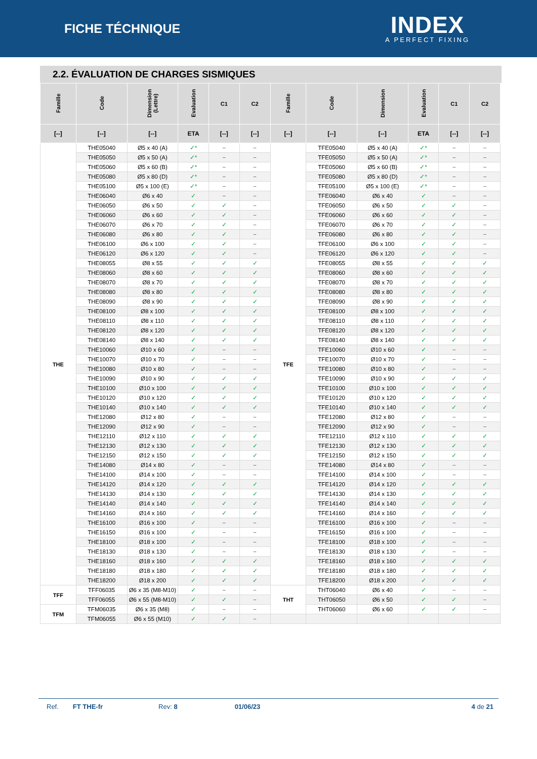FICHE TÉCHNIQUE
INDEX
A PERFECT FIXING
2.2. ÉVALUATION DE CHARGES SISMIQUES
| Famille | Code | Dimension (Lettre) | Evaluation | C1 | C2 | Famille | Code | Dimension | Evaluation | C1 | C2 |
| --- | --- | --- | --- | --- | --- | --- | --- | --- | --- | --- | --- |
| [--] | [--] | [--] | ETA | [--] | [--] | [--] | [--] | [--] | ETA | [--] | [--] |
| THE | THE05040 | Ø5 x 40 (A) | ✓* | -- | -- | TFE | TFE05040 | Ø5 x 40 (A) | ✓* | -- | -- |
| | THE05050 | Ø5 x 50 (A) | ✓* | -- | -- | | TFE05050 | Ø5 x 50 (A) | ✓* | -- | -- |
| | THE05060 | Ø5 x 60 (B) | ✓* | -- | -- | | TFE05060 | Ø5 x 60 (B) | ✓* | -- | -- |
| | THE05080 | Ø5 x 80 (D) | ✓* | -- | -- | | TFE05080 | Ø5 x 80 (D) | ✓* | -- | -- |
| | THE05100 | Ø5 x 100 (E) | ✓* | -- | -- | | TFE05100 | Ø5 x 100 (E) | ✓* | -- | -- |
| | THE06040 | Ø6 x 40 | ✓ | -- | -- | | TFE06040 | Ø6 x 40 | ✓ | -- | -- |
| | THE06050 | Ø6 x 50 | ✓ | ✓ | -- | | TFE06050 | Ø6 x 50 | ✓ | ✓ | -- |
| | THE06060 | Ø6 x 60 | ✓ | ✓ | -- | | TFE06060 | Ø6 x 60 | ✓ | ✓ | -- |
| | THE06070 | Ø6 x 70 | ✓ | ✓ | -- | | TFE06070 | Ø6 x 70 | ✓ | ✓ | -- |
| | THE06080 | Ø6 x 80 | ✓ | ✓ | -- | | TFE06080 | Ø6 x 80 | ✓ | ✓ | -- |
| | THE06100 | Ø6 x 100 | ✓ | ✓ | -- | | TFE06100 | Ø6 x 100 | ✓ | ✓ | -- |
| | THE06120 | Ø6 x 120 | ✓ | ✓ | -- | | TFE06120 | Ø6 x 120 | ✓ | ✓ | -- |
| | THE08055 | Ø8 x 55 | ✓ | ✓ | ✓ | | TFE08055 | Ø8 x 55 | ✓ | ✓ | ✓ |
| | THE08060 | Ø8 x 60 | ✓ | ✓ | ✓ | | TFE08060 | Ø8 x 60 | ✓ | ✓ | ✓ |
| | THE08070 | Ø8 x 70 | ✓ | ✓ | ✓ | | TFE08070 | Ø8 x 70 | ✓ | ✓ | ✓ |
| | THE08080 | Ø8 x 80 | ✓ | ✓ | ✓ | | TFE08080 | Ø8 x 80 | ✓ | ✓ | ✓ |
| | THE08090 | Ø8 x 90 | ✓ | ✓ | ✓ | | TFE08090 | Ø8 x 90 | ✓ | ✓ | ✓ |
| | THE08100 | Ø8 x 100 | ✓ | ✓ | ✓ | | TFE08100 | Ø8 x 100 | ✓ | ✓ | ✓ |
| | THE08110 | Ø8 x 110 | ✓ | ✓ | ✓ | | TFE08110 | Ø8 x 110 | ✓ | ✓ | ✓ |
| | THE08120 | Ø8 x 120 | ✓ | ✓ | ✓ | | TFE08120 | Ø8 x 120 | ✓ | ✓ | ✓ |
| | THE08140 | Ø8 x 140 | ✓ | ✓ | ✓ | | TFE08140 | Ø8 x 140 | ✓ | ✓ | ✓ |
| | THE10060 | Ø10 x 60 | ✓ | -- | -- | | TFE10060 | Ø10 x 60 | ✓ | -- | -- |
| | THE10070 | Ø10 x 70 | ✓ | -- | -- | | TFE10070 | Ø10 x 70 | ✓ | -- | -- |
| | THE10080 | Ø10 x 80 | ✓ | -- | -- | | TFE10080 | Ø10 x 80 | ✓ | -- | -- |
| | THE10090 | Ø10 x 90 | ✓ | ✓ | ✓ | | TFE10090 | Ø10 x 90 | ✓ | ✓ | ✓ |
| | THE10100 | Ø10 x 100 | ✓ | ✓ | ✓ | | TFE10100 | Ø10 x 100 | ✓ | ✓ | ✓ |
| | THE10120 | Ø10 x 120 | ✓ | ✓ | ✓ | | TFE10120 | Ø10 x 120 | ✓ | ✓ | ✓ |
| | THE10140 | Ø10 x 140 | ✓ | ✓ | ✓ | | TFE10140 | Ø10 x 140 | ✓ | ✓ | ✓ |
| | THE12080 | Ø12 x 80 | ✓ | -- | -- | | TFE12080 | Ø12 x 80 | ✓ | -- | -- |
| | THE12090 | Ø12 x 90 | ✓ | -- | -- | | TFE12090 | Ø12 x 90 | ✓ | -- | -- |
| | THE12110 | Ø12 x 110 | ✓ | ✓ | ✓ | | TFE12110 | Ø12 x 110 | ✓ | ✓ | ✓ |
| | THE12130 | Ø12 x 130 | ✓ | ✓ | ✓ | | TFE12130 | Ø12 x 130 | ✓ | ✓ | ✓ |
| | THE12150 | Ø12 x 150 | ✓ | ✓ | ✓ | | TFE12150 | Ø12 x 150 | ✓ | ✓ | ✓ |
| | THE14080 | Ø14 x 80 | ✓ | -- | -- | | TFE14080 | Ø14 x 80 | ✓ | -- | -- |
| | THE14100 | Ø14 x 100 | ✓ | -- | -- | | TFE14100 | Ø14 x 100 | ✓ | -- | -- |
| | THE14120 | Ø14 x 120 | ✓ | ✓ | ✓ | | TFE14120 | Ø14 x 120 | ✓ | ✓ | ✓ |
| | THE14130 | Ø14 x 130 | ✓ | ✓ | ✓ | | TFE14130 | Ø14 x 130 | ✓ | ✓ | ✓ |
| | THE14140 | Ø14 x 140 | ✓ | ✓ | ✓ | | TFE14140 | Ø14 x 140 | ✓ | ✓ | ✓ |
| | THE14160 | Ø14 x 160 | ✓ | ✓ | ✓ | | TFE14160 | Ø14 x 160 | ✓ | ✓ | ✓ |
| | THE16100 | Ø16 x 100 | ✓ | -- | -- | | TFE16100 | Ø16 x 100 | ✓ | -- | -- |
| | THE16150 | Ø16 x 100 | ✓ | -- | -- | | TFE16150 | Ø16 x 100 | ✓ | -- | -- |
| | THE18100 | Ø18 x 100 | ✓ | -- | -- | | TFE18100 | Ø18 x 100 | ✓ | -- | -- |
| | THE18130 | Ø18 x 130 | ✓ | -- | -- | | TFE18130 | Ø18 x 130 | ✓ | -- | -- |
| | THE18160 | Ø18 x 160 | ✓ | ✓ | ✓ | | TFE18160 | Ø18 x 160 | ✓ | ✓ | ✓ |
| | THE18180 | Ø18 x 180 | ✓ | ✓ | ✓ | | TFE18180 | Ø18 x 180 | ✓ | ✓ | ✓ |
| | THE18200 | Ø18 x 200 | ✓ | ✓ | ✓ | | TFE18200 | Ø18 x 200 | ✓ | ✓ | ✓ |
| TFF | TFF06035 | Ø6 x 35 (M8-M10) | ✓ | -- | -- | THT | THT06040 | Ø6 x 40 | ✓ | -- | -- |
| | TFF06055 | Ø6 x 55 (M8-M10) | ✓ | ✓ | -- | | THT06050 | Ø6 x 50 | ✓ | ✓ | -- |
| TFM | TFM06035 | Ø6 x 35 (M8) | ✓ | -- | -- | | THT06060 | Ø6 x 60 | ✓ | ✓ | -- |
| | TFM06055 | Ø6 x 55 (M10) | ✓ | ✓ | -- | | | | | | |
Ref. FT THE-fr Rev: 8 01/06/23 4 de 21